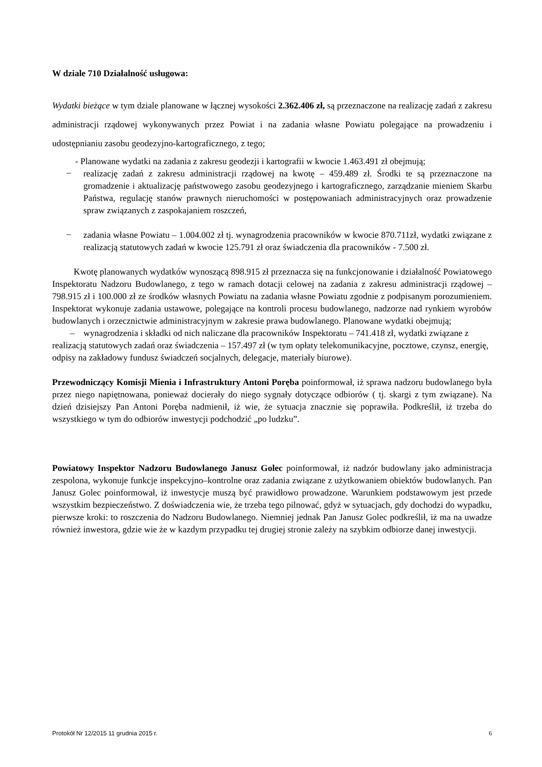W dziale 710 Działalność usługowa:
Wydatki bieżące w tym dziale planowane w łącznej wysokości 2.362.406 zł, są przeznaczone na realizację zadań z zakresu administracji rządowej wykonywanych przez Powiat i na zadania własne Powiatu polegające na prowadzeniu i udostępnianiu zasobu geodezyjno-kartograficznego, z tego;
- Planowane wydatki na zadania z zakresu geodezji i kartografii w kwocie 1.463.491 zł obejmują;
–
realizację zadań z zakresu administracji rządowej na kwotę – 459.489 zł. Środki te są przeznaczone na gromadzenie i aktualizację państwowego zasobu geodezyjnego i kartograficznego, zarządzanie mieniem Skarbu Państwa, regulację stanów prawnych nieruchomości w postępowaniach administracyjnych oraz prowadzenie spraw związanych z zaspokajaniem roszczeń,
–
zadania własne Powiatu – 1.004.002 zł tj. wynagrodzenia pracowników w kwocie 870.711zł, wydatki związane z realizacją statutowych zadań w kwocie 125.791 zł oraz świadczenia dla pracowników - 7.500 zł.
Kwotę planowanych wydatków wynoszącą 898.915 zł przeznacza się na funkcjonowanie i działalność Powiatowego Inspektoratu Nadzoru Budowlanego, z tego w ramach dotacji celowej na zadania z zakresu administracji rządowej – 798.915 zł i 100.000 zł ze środków własnych Powiatu na zadania własne Powiatu zgodnie z podpisanym porozumieniem. Inspektorat wykonuje zadania ustawowe, polegające na kontroli procesu budowlanego, nadzorze nad rynkiem wyrobów budowlanych i orzecznictwie administracyjnym w zakresie prawa budowlanego. Planowane wydatki obejmują;
– wynagrodzenia i składki od nich naliczane dla pracowników Inspektoratu – 741.418 zł, wydatki związane z realizacją statutowych zadań oraz świadczenia – 157.497 zł (w tym opłaty telekomunikacyjne, pocztowe, czynsz, energię, odpisy na zakładowy fundusz świadczeń socjalnych, delegacje, materiały biurowe).
Przewodniczący Komisji Mienia i Infrastruktury Antoni Poręba poinformował, iż sprawa nadzoru budowlanego była przez niego napiętnowana, ponieważ docierały do niego sygnały dotyczące odbiorów ( tj. skargi z tym związane). Na dzień dzisiejszy Pan Antoni Poręba nadmienił, iż wie, że sytuacja znacznie się poprawiła. Podkreślił, iż trzeba do wszystkiego w tym do odbiorów inwestycji podchodzić „po ludzku”.
Powiatowy Inspektor Nadzoru Budowlanego Janusz Golec poinformował, iż nadzór budowlany jako administracja zespolona, wykonuje funkcje inspekcyjno–kontrolne oraz zadania związane z użytkowaniem obiektów budowlanych. Pan Janusz Golec poinformował, iż inwestycje muszą być prawidłowo prowadzone. Warunkiem podstawowym jest przede wszystkim bezpieczeństwo. Z doświadczenia wie, że trzeba tego pilnować, gdyż w sytuacjach, gdy dochodzi do wypadku, pierwsze kroki: to roszczenia do Nadzoru Budowlanego. Niemniej jednak Pan Janusz Golec podkreślił, iż ma na uwadze również inwestora, gdzie wie że w kazdym przypadku tej drugiej stronie zależy na szybkim odbiorze danej inwestycji.
Protokół Nr 12/2015 11 grudnia 2015 r. 6